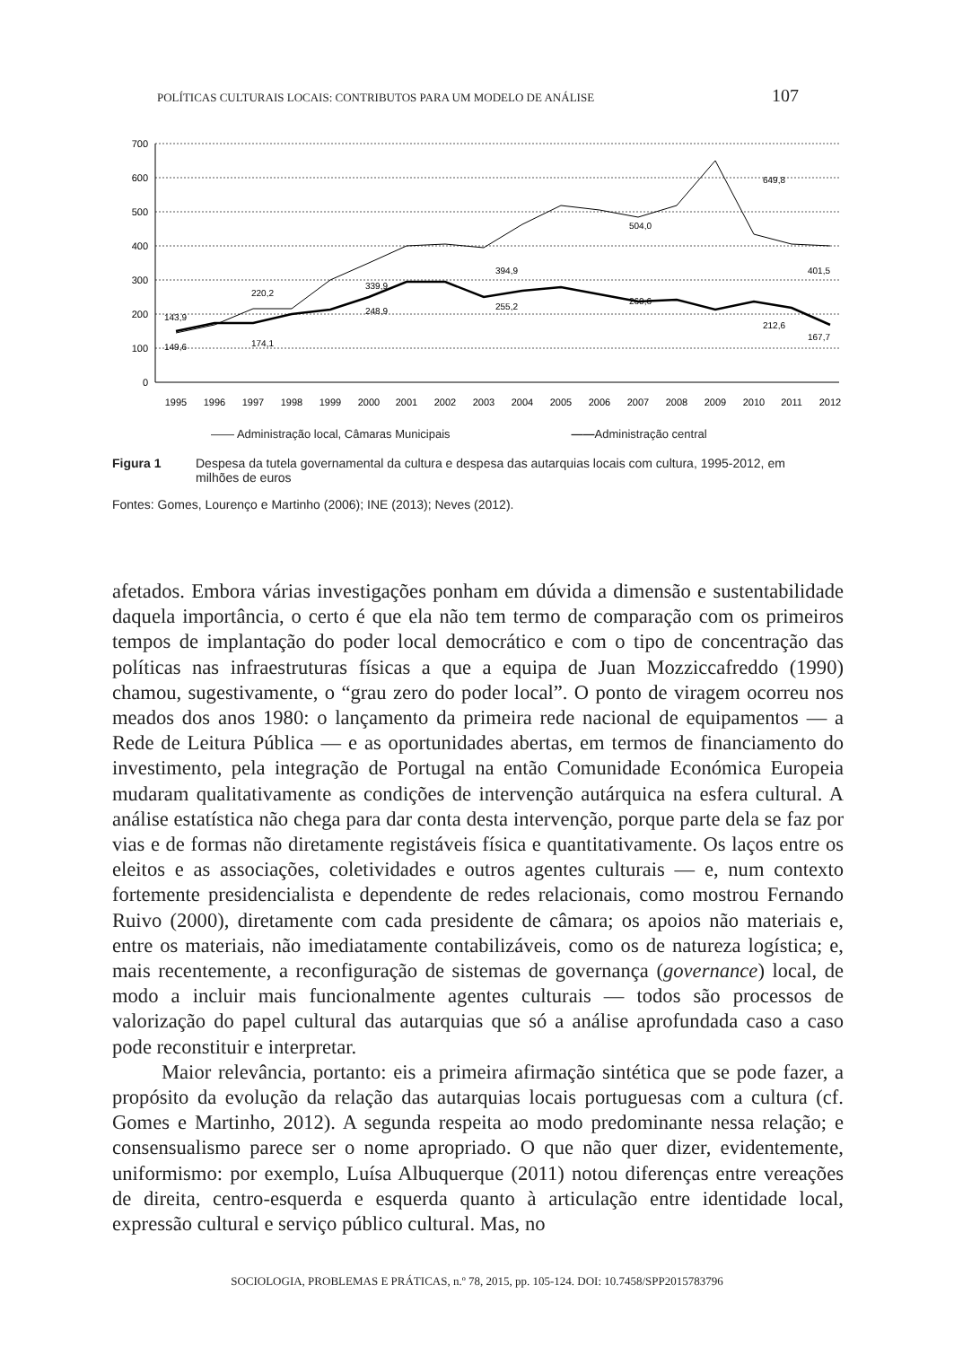POLÍTICAS CULTURAIS LOCAIS: CONTRIBUTOS PARA UM MODELO DE ANÁLISE 107
700
600
500
400
300
200
100
0
143,9
149,6
220,2
174,1
339,9
248,9
394,9
255,2
504,0
260,6
649,8
212,6
401,5
167,7
1995
1996
1997
1998
1999
2000
2001
2002
2003
2004
2005
2006
2007
2008
2009
2010
2011
2012
—— Administração local, Câmaras Municipais ——Administração central
Figura 1 Despesa da tutela governamental da cultura e despesa das autarquias locais com cultura, 1995-2012, em milhões de euros
Fontes: Gomes, Lourenço e Martinho (2006); INE (2013); Neves (2012).
afetados. Embora várias investigações ponham em dúvida a dimensão e sustentabilidade daquela importância, o certo é que ela não tem termo de comparação com os primeiros tempos de implantação do poder local democrático e com o tipo de concentração das políticas nas infraestruturas físicas a que a equipa de Juan Mozziccafreddo (1990) chamou, sugestivamente, o “grau zero do poder local”. O ponto de viragem ocorreu nos meados dos anos 1980: o lançamento da primeira rede nacional de equipamentos — a Rede de Leitura Pública — e as oportunidades abertas, em termos de financiamento do investimento, pela integração de Portugal na então Comunidade Económica Europeia mudaram qualitativamente as condições de intervenção autárquica na esfera cultural. A análise estatística não chega para dar conta desta intervenção, porque parte dela se faz por vias e de formas não diretamente registáveis física e quantitativamente. Os laços entre os eleitos e as associações, coletividades e outros agentes culturais — e, num contexto fortemente presidencialista e dependente de redes relacionais, como mostrou Fernando Ruivo (2000), diretamente com cada presidente de câmara; os apoios não materiais e, entre os materiais, não imediatamente contabilizáveis, como os de natureza logística; e, mais recentemente, a reconfiguração de sistemas de governança (governance) local, de modo a incluir mais funcionalmente agentes culturais — todos são processos de valorização do papel cultural das autarquias que só a análise aprofundada caso a caso pode reconstituir e interpretar.
Maior relevância, portanto: eis a primeira afirmação sintética que se pode fazer, a propósito da evolução da relação das autarquias locais portuguesas com a cultura (cf. Gomes e Martinho, 2012). A segunda respeita ao modo predominante nessa relação; e consensualismo parece ser o nome apropriado. O que não quer dizer, evidentemente, uniformismo: por exemplo, Luísa Albuquerque (2011) notou diferenças entre vereações de direita, centro-esquerda e esquerda quanto à articulação entre identidade local, expressão cultural e serviço público cultural. Mas, no
SOCIOLOGIA, PROBLEMAS E PRÁTICAS, n.º 78, 2015, pp. 105-124. DOI: 10.7458/SPP2015783796